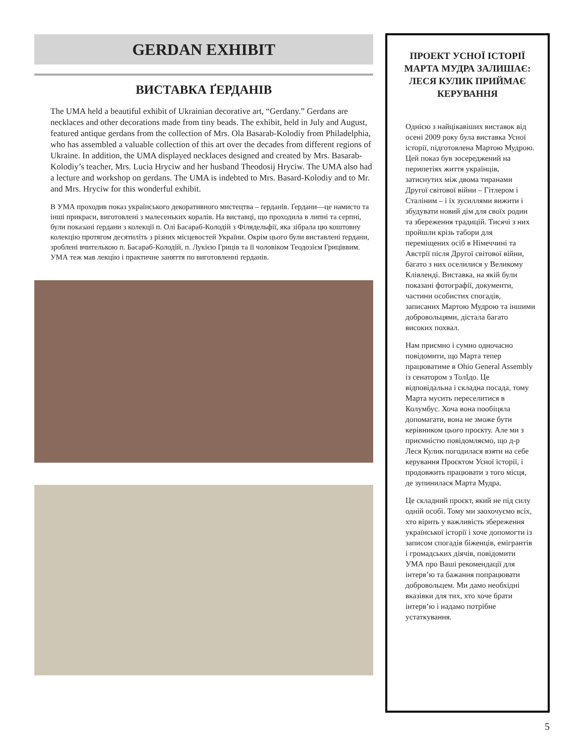GERDAN EXHIBIT
ВИСТАВКА ҐЕРДАНІВ
The UMA held a beautiful exhibit of Ukrainian decorative art, “Gerdany.” Gerdans are necklaces and other decorations made from tiny beads. The exhibit, held in July and August, featured antique gerdans from the collection of Mrs. Ola Basarab-Kolodiy from Philadelphia, who has assembled a valuable collection of this art over the decades from different regions of Ukraine. In addition, the UMA displayed necklaces designed and created by Mrs. Basarab-Kolodiy’s teacher, Mrs. Lucia Hryciw and her husband Theodosij Hryciw. The UMA also had a lecture and workshop on gerdans. The UMA is indebted to Mrs. Basard-Kolodiy and to Mr. and Mrs. Hryciw for this wonderful exhibit.
В УМА проходив показ українського декоративного мистецтва – ґерданів. Ґердани—це намисто та інші прикраси, виготовлені з малесеньких коралів. На виставці, що проходила в липні та серпні, були показані ґердани з колекції п. Олі Басараб-Колодій з Філядельфії, яка зібрала цю коштовну колекцію протягом десятиліть з різних місцевостей України. Окрім цього були виставлені ґердани, зроблені вчителькою п. Басараб-Колодій, п. Лукією Гриців та її чоловіком Теодозієм Гриціввим. УМА теж мав лекцію і практичне заняття по виготовленні ґерданів.
ПРОЕКТ УСНОЇ ІСТОРІЇ МАРТА МУДРА ЗАЛИШАЄ: ЛЕСЯ КУЛИК ПРИЙМАЄ КЕРУВАННЯ
Однією з найцікавіших виставок від осені 2009 року була виставка Усної історії, підготовлена Мартою Мудрою. Цей показ був зосереджений на перипетіях життя українців, затиснутих між двома тиранами Другої світової війни – Гітлером і Сталіним – і їх зусиллями вижити і збудувати новий дім для своїх родин та збереження традицій. Тисячі з них пройшли крізь табори для переміщених осіб в Німеччині та Австрії після Другої світової війни, багато з них оселилися у Великому Клівленді. Виставка, на якій були показані фотографії, документи, частини особистих спогадів, записаних Мартою Мудрою та іншими добровольцями, дістала багато високих похвал.
Нам приємно і сумно одночасно повідомити, що Марта тепер працюватиме в Ohio General Assembly із сенатором з ТолІдо. Це відповідальна і складна посада, тому Марта мусить переселитися в Колумбус. Хоча вона пообіцяла допомагати, вона не зможе бути керівником цього проєкту. Але ми з приємністю повідомляємо, що д-р Леся Кулик погодилася взяти на себе керування Проєктом Усної історії, і продовжить працювати з того місця, де зупинилася Марта Мудра.
Це складний проєкт, який не під силу одній особі. Тому ми заохочуємо всіх, хто вірить у важливість збереження української історії і хоче допомогти із записом спогадів біженців, емігрантів і громадських діячів, повідомити УМА про Ваші рекомендації для інтерв’ю та бажання попрацювати добровольцем. Ми дамо необхідні вказівки для тих, хто хоче брати інтерв’ю і надамо потрібне устаткування.
5